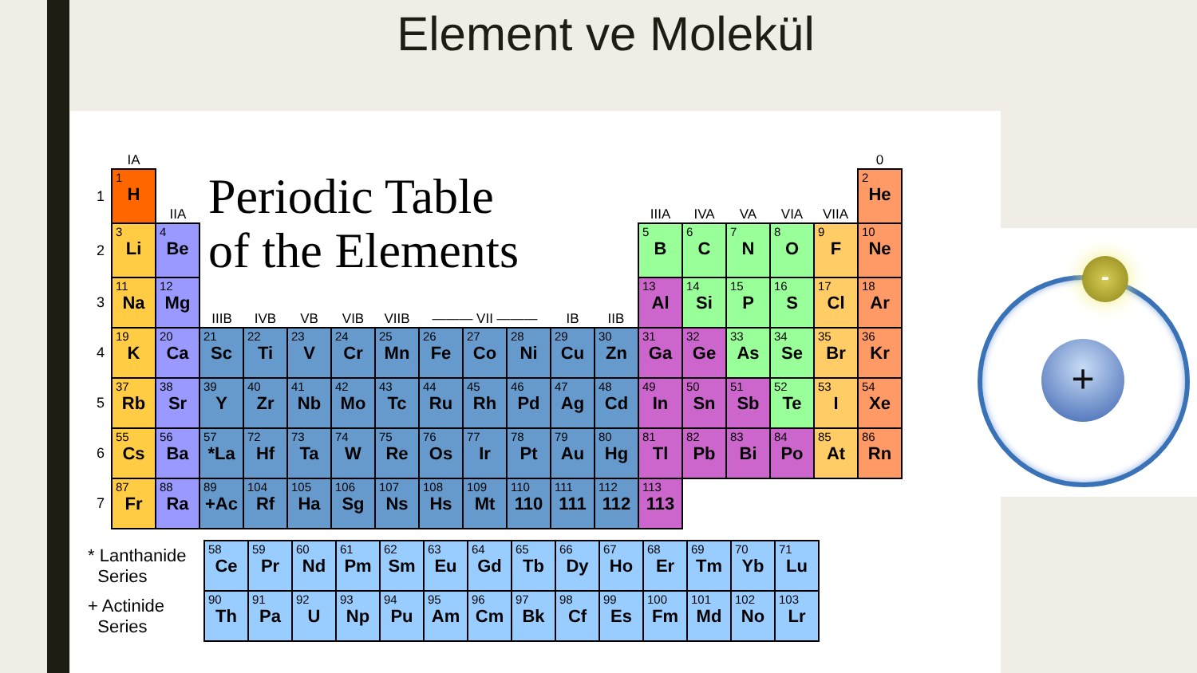Element ve Molekül
| | IA | | | | | | | | | | | | | | | | | 0 |
| 1 | 1 H | IIA | Periodic Table of the Elements | | | | | | | | | | IIIA | IVA | VA | VIA | VIIA | 2 He |
| 2 | 3 Li | 4 Be | | | | | | | | | | | 5 B | 6 C | 7 N | 8 O | 9 F | 10 Ne |
| 3 | 11 Na | 12 Mg | IIIB | IVB | VB | VIB | VIIB | ——— VII ——— | | | IB | IIB | 13 Al | 14 Si | 15 P | 16 S | 17 Cl | 18 Ar |
| 4 | 19 K | 20 Ca | 21 Sc | 22 Ti | 23 V | 24 Cr | 25 Mn | 26 Fe | 27 Co | 28 Ni | 29 Cu | 30 Zn | 31 Ga | 32 Ge | 33 As | 34 Se | 35 Br | 36 Kr |
| 5 | 37 Rb | 38 Sr | 39 Y | 40 Zr | 41 Nb | 42 Mo | 43 Tc | 44 Ru | 45 Rh | 46 Pd | 47 Ag | 48 Cd | 49 In | 50 Sn | 51 Sb | 52 Te | 53 I | 54 Xe |
| 6 | 55 Cs | 56 Ba | 57 *La | 72 Hf | 73 Ta | 74 W | 75 Re | 76 Os | 77 Ir | 78 Pt | 79 Au | 80 Hg | 81 Tl | 82 Pb | 83 Bi | 84 Po | 85 At | 86 Rn |
| 7 | 87 Fr | 88 Ra | 89 +Ac | 104 Rf | 105 Ha | 106 Sg | 107 Ns | 108 Hs | 109 Mt | 110 110 | 111 111 | 112 112 | 113 113 | | | | | |
| * Lanthanide Series | 58 Ce | 59 Pr | 60 Nd | 61 Pm | 62 Sm | 63 Eu | 64 Gd | 65 Tb | 66 Dy | 67 Ho | 68 Er | 69 Tm | 70 Yb | 71 Lu |
| + Actinide Series | 90 Th | 91 Pa | 92 U | 93 Np | 94 Pu | 95 Am | 96 Cm | 97 Bk | 98 Cf | 99 Es | 100 Fm | 101 Md | 102 No | 103 Lr |
+
-